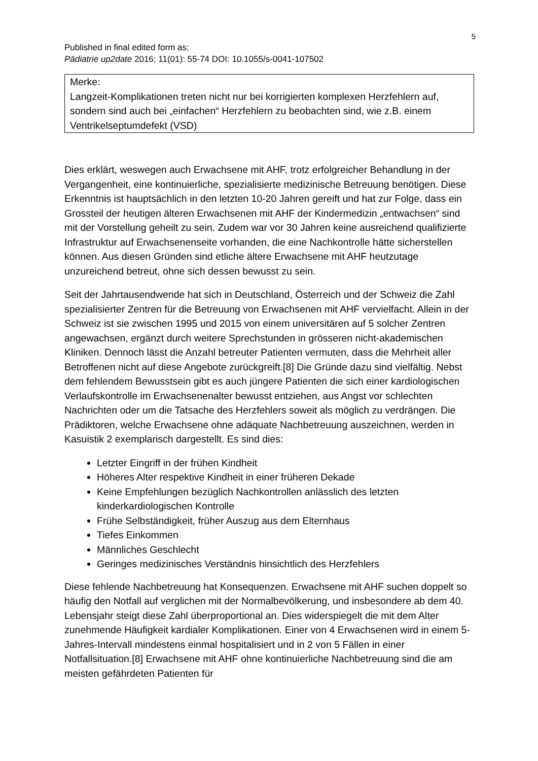5
Published in final edited form as:
Pädiatrie up2date 2016; 11(01): 55-74 DOI: 10.1055/s-0041-107502
Merke:
Langzeit-Komplikationen treten nicht nur bei korrigierten komplexen Herzfehlern auf, sondern sind auch bei „einfachen“ Herzfehlern zu beobachten sind, wie z.B. einem Ventrikelseptumdefekt (VSD)
Dies erklärt, weswegen auch Erwachsene mit AHF, trotz erfolgreicher Behandlung in der Vergangenheit, eine kontinuierliche, spezialisierte medizinische Betreuung benötigen. Diese Erkenntnis ist hauptsächlich in den letzten 10-20 Jahren gereift und hat zur Folge, dass ein Grossteil der heutigen älteren Erwachsenen mit AHF der Kindermedizin „entwachsen“ sind mit der Vorstellung geheilt zu sein. Zudem war vor 30 Jahren keine ausreichend qualifizierte Infrastruktur auf Erwachsenenseite vorhanden, die eine Nachkontrolle hätte sicherstellen können. Aus diesen Gründen sind etliche ältere Erwachsene mit AHF heutzutage unzureichend betreut, ohne sich dessen bewusst zu sein.
Seit der Jahrtausendwende hat sich in Deutschland, Österreich und der Schweiz die Zahl spezialisierter Zentren für die Betreuung von Erwachsenen mit AHF vervielfacht. Allein in der Schweiz ist sie zwischen 1995 und 2015 von einem universitären auf 5 solcher Zentren angewachsen, ergänzt durch weitere Sprechstunden in grösseren nicht-akademischen Kliniken. Dennoch lässt die Anzahl betreuter Patienten vermuten, dass die Mehrheit aller Betroffenen nicht auf diese Angebote zurückgreift.[8] Die Gründe dazu sind vielfältig. Nebst dem fehlendem Bewusstsein gibt es auch jüngere Patienten die sich einer kardiologischen Verlaufskontrolle im Erwachsenenalter bewusst entziehen, aus Angst vor schlechten Nachrichten oder um die Tatsache des Herzfehlers soweit als möglich zu verdrängen. Die Prädiktoren, welche Erwachsene ohne adäquate Nachbetreuung auszeichnen, werden in Kasuistik 2 exemplarisch dargestellt. Es sind dies:
Letzter Eingriff in der frühen Kindheit
Höheres Alter respektive Kindheit in einer früheren Dekade
Keine Empfehlungen bezüglich Nachkontrollen anlässlich des letzten kinderkardiologischen Kontrolle
Frühe Selbständigkeit, früher Auszug aus dem Elternhaus
Tiefes Einkommen
Männliches Geschlecht
Geringes medizinisches Verständnis hinsichtlich des Herzfehlers
Diese fehlende Nachbetreuung hat Konsequenzen. Erwachsene mit AHF suchen doppelt so häufig den Notfall auf verglichen mit der Normalbevölkerung, und insbesondere ab dem 40. Lebensjahr steigt diese Zahl überproportional an. Dies widerspiegelt die mit dem Alter zunehmende Häufigkeit kardialer Komplikationen. Einer von 4 Erwachsenen wird in einem 5-Jahres-Intervall mindestens einmal hospitalisiert und in 2 von 5 Fällen in einer Notfallsituation.[8] Erwachsene mit AHF ohne kontinuierliche Nachbetreuung sind die am meisten gefährdeten Patienten für